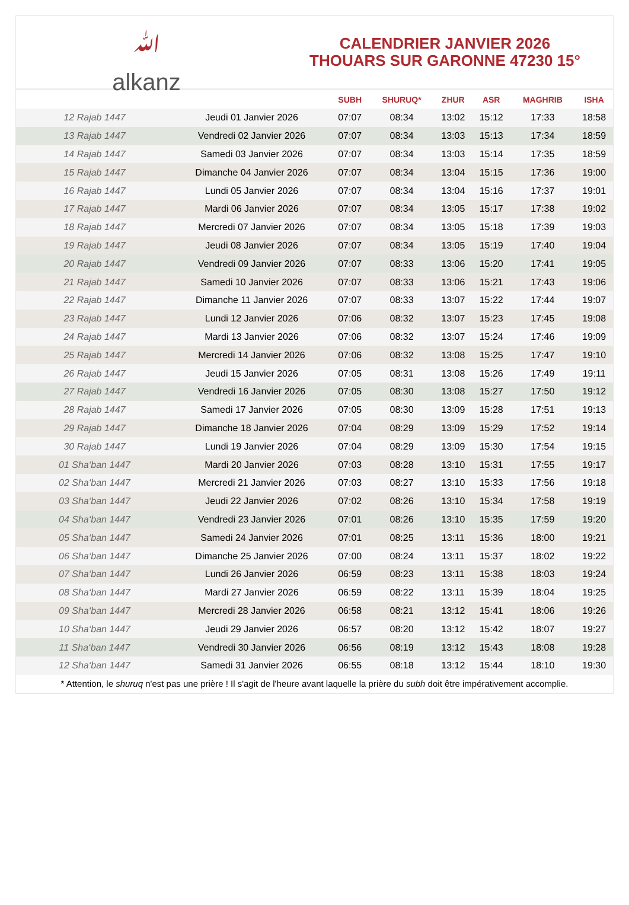ﷲ
alkanz
CALENDRIER JANVIER 2026
THOUARS SUR GARONNE 47230 15°
| | | SUBH | SHURUQ* | ZHUR | ASR | MAGHRIB | ISHA |
| --- | --- | --- | --- | --- | --- | --- | --- |
| 12 Rajab 1447 | Jeudi 01 Janvier 2026 | 07:07 | 08:34 | 13:02 | 15:12 | 17:33 | 18:58 |
| 13 Rajab 1447 | Vendredi 02 Janvier 2026 | 07:07 | 08:34 | 13:03 | 15:13 | 17:34 | 18:59 |
| 14 Rajab 1447 | Samedi 03 Janvier 2026 | 07:07 | 08:34 | 13:03 | 15:14 | 17:35 | 18:59 |
| 15 Rajab 1447 | Dimanche 04 Janvier 2026 | 07:07 | 08:34 | 13:04 | 15:15 | 17:36 | 19:00 |
| 16 Rajab 1447 | Lundi 05 Janvier 2026 | 07:07 | 08:34 | 13:04 | 15:16 | 17:37 | 19:01 |
| 17 Rajab 1447 | Mardi 06 Janvier 2026 | 07:07 | 08:34 | 13:05 | 15:17 | 17:38 | 19:02 |
| 18 Rajab 1447 | Mercredi 07 Janvier 2026 | 07:07 | 08:34 | 13:05 | 15:18 | 17:39 | 19:03 |
| 19 Rajab 1447 | Jeudi 08 Janvier 2026 | 07:07 | 08:34 | 13:05 | 15:19 | 17:40 | 19:04 |
| 20 Rajab 1447 | Vendredi 09 Janvier 2026 | 07:07 | 08:33 | 13:06 | 15:20 | 17:41 | 19:05 |
| 21 Rajab 1447 | Samedi 10 Janvier 2026 | 07:07 | 08:33 | 13:06 | 15:21 | 17:43 | 19:06 |
| 22 Rajab 1447 | Dimanche 11 Janvier 2026 | 07:07 | 08:33 | 13:07 | 15:22 | 17:44 | 19:07 |
| 23 Rajab 1447 | Lundi 12 Janvier 2026 | 07:06 | 08:32 | 13:07 | 15:23 | 17:45 | 19:08 |
| 24 Rajab 1447 | Mardi 13 Janvier 2026 | 07:06 | 08:32 | 13:07 | 15:24 | 17:46 | 19:09 |
| 25 Rajab 1447 | Mercredi 14 Janvier 2026 | 07:06 | 08:32 | 13:08 | 15:25 | 17:47 | 19:10 |
| 26 Rajab 1447 | Jeudi 15 Janvier 2026 | 07:05 | 08:31 | 13:08 | 15:26 | 17:49 | 19:11 |
| 27 Rajab 1447 | Vendredi 16 Janvier 2026 | 07:05 | 08:30 | 13:08 | 15:27 | 17:50 | 19:12 |
| 28 Rajab 1447 | Samedi 17 Janvier 2026 | 07:05 | 08:30 | 13:09 | 15:28 | 17:51 | 19:13 |
| 29 Rajab 1447 | Dimanche 18 Janvier 2026 | 07:04 | 08:29 | 13:09 | 15:29 | 17:52 | 19:14 |
| 30 Rajab 1447 | Lundi 19 Janvier 2026 | 07:04 | 08:29 | 13:09 | 15:30 | 17:54 | 19:15 |
| 01 Sha‘ban 1447 | Mardi 20 Janvier 2026 | 07:03 | 08:28 | 13:10 | 15:31 | 17:55 | 19:17 |
| 02 Sha‘ban 1447 | Mercredi 21 Janvier 2026 | 07:03 | 08:27 | 13:10 | 15:33 | 17:56 | 19:18 |
| 03 Sha‘ban 1447 | Jeudi 22 Janvier 2026 | 07:02 | 08:26 | 13:10 | 15:34 | 17:58 | 19:19 |
| 04 Sha‘ban 1447 | Vendredi 23 Janvier 2026 | 07:01 | 08:26 | 13:10 | 15:35 | 17:59 | 19:20 |
| 05 Sha‘ban 1447 | Samedi 24 Janvier 2026 | 07:01 | 08:25 | 13:11 | 15:36 | 18:00 | 19:21 |
| 06 Sha‘ban 1447 | Dimanche 25 Janvier 2026 | 07:00 | 08:24 | 13:11 | 15:37 | 18:02 | 19:22 |
| 07 Sha‘ban 1447 | Lundi 26 Janvier 2026 | 06:59 | 08:23 | 13:11 | 15:38 | 18:03 | 19:24 |
| 08 Sha‘ban 1447 | Mardi 27 Janvier 2026 | 06:59 | 08:22 | 13:11 | 15:39 | 18:04 | 19:25 |
| 09 Sha‘ban 1447 | Mercredi 28 Janvier 2026 | 06:58 | 08:21 | 13:12 | 15:41 | 18:06 | 19:26 |
| 10 Sha‘ban 1447 | Jeudi 29 Janvier 2026 | 06:57 | 08:20 | 13:12 | 15:42 | 18:07 | 19:27 |
| 11 Sha‘ban 1447 | Vendredi 30 Janvier 2026 | 06:56 | 08:19 | 13:12 | 15:43 | 18:08 | 19:28 |
| 12 Sha‘ban 1447 | Samedi 31 Janvier 2026 | 06:55 | 08:18 | 13:12 | 15:44 | 18:10 | 19:30 |
* Attention, le shuruq n'est pas une prière ! Il s'agit de l'heure avant laquelle la prière du subh doit être impérativement accomplie.